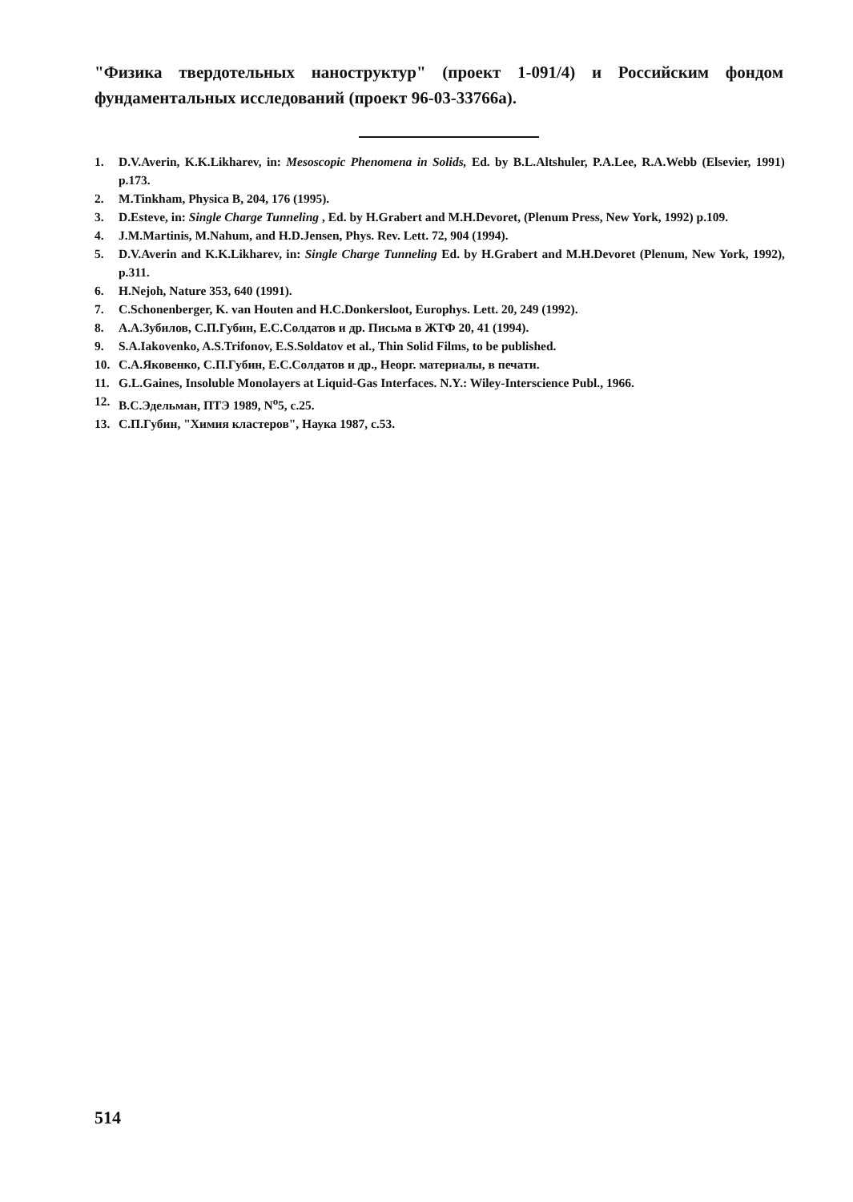"Физика твердотельных наноструктур" (проект 1-091/4) и Российским фондом фундаментальных исследований (проект 96-03-33766а).
1. D.V.Averin, K.K.Likharev, in: Mesoscopic Phenomena in Solids, Ed. by B.L.Altshuler, P.A.Lee, R.A.Webb (Elsevier, 1991) p.173.
2. M.Tinkham, Physica B, 204, 176 (1995).
3. D.Esteve, in: Single Charge Tunneling , Ed. by H.Grabert and M.H.Devoret, (Plenum Press, New York, 1992) p.109.
4. J.M.Martinis, M.Nahum, and H.D.Jensen, Phys. Rev. Lett. 72, 904 (1994).
5. D.V.Averin and K.K.Likharev, in: Single Charge Tunneling Ed. by H.Grabert and M.H.Devoret (Plenum, New York, 1992), p.311.
6. H.Nejoh, Nature 353, 640 (1991).
7. C.Schonenberger, K. van Houten and H.C.Donkersloot, Europhys. Lett. 20, 249 (1992).
8. А.А.Зубилов, С.П.Губин, Е.С.Солдатов и др. Письма в ЖТФ 20, 41 (1994).
9. S.A.Iakovenko, A.S.Trifonov, E.S.Soldatov et al., Thin Solid Films, to be published.
10. С.А.Яковенко, С.П.Губин, Е.С.Солдатов и др., Неорг. материалы, в печати.
11. G.L.Gaines, Insoluble Monolayers at Liquid-Gas Interfaces. N.Y.: Wiley-Interscience Publ., 1966.
12. В.С.Эдельман, ПТЭ 1989, N<sup>о</sup>5, с.25.
13. С.П.Губин, "Химия кластеров", Наука 1987, с.53.
514